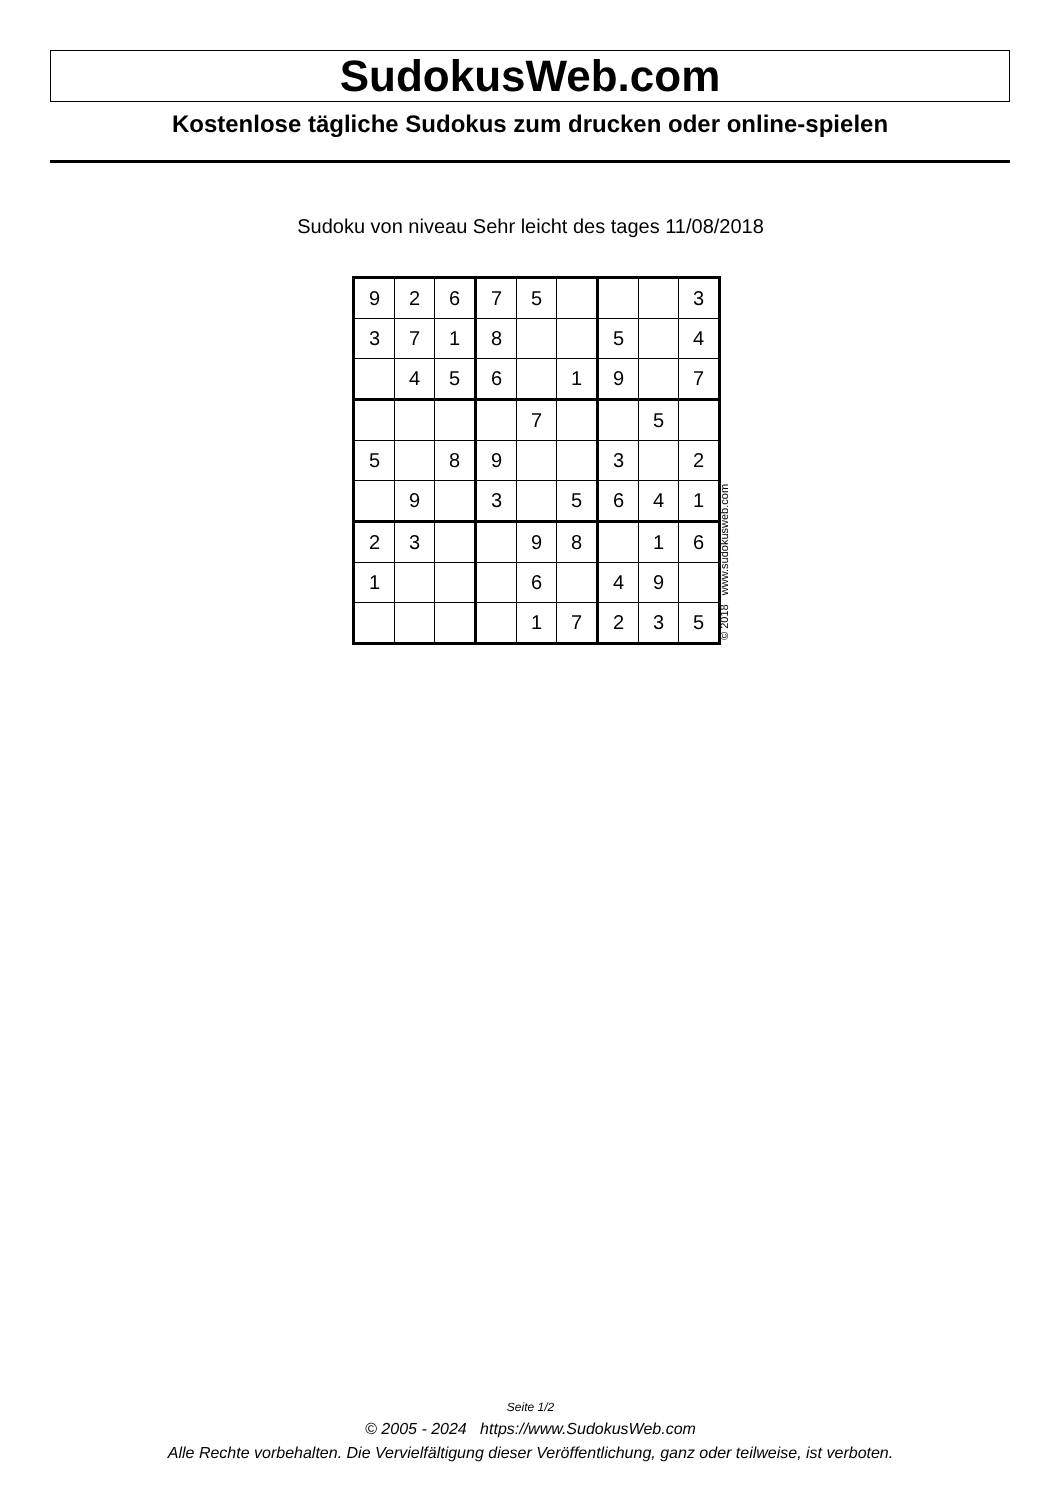SudokusWeb.com
Kostenlose tägliche Sudokus zum drucken oder online-spielen
Sudoku von niveau Sehr leicht des tages 11/08/2018
| 9 | 2 | 6 | 7 | 5 | | | | 3 |
| 3 | 7 | 1 | 8 | | | 5 | | 4 |
| | 4 | 5 | 6 | | 1 | 9 | | 7 |
| | | | | 7 | | | 5 | |
| 5 | | 8 | 9 | | | 3 | | 2 |
| | 9 | | 3 | | 5 | 6 | 4 | 1 |
| 2 | 3 | | | 9 | 8 | | 1 | 6 |
| 1 | | | | 6 | | 4 | 9 | |
| | | | | 1 | 7 | 2 | 3 | 5 |
© 2018 www.sudokusweb.com
Seite 1/2
© 2005 - 2024 https://www.SudokusWeb.com
Alle Rechte vorbehalten. Die Vervielfältigung dieser Veröffentlichung, ganz oder teilweise, ist verboten.